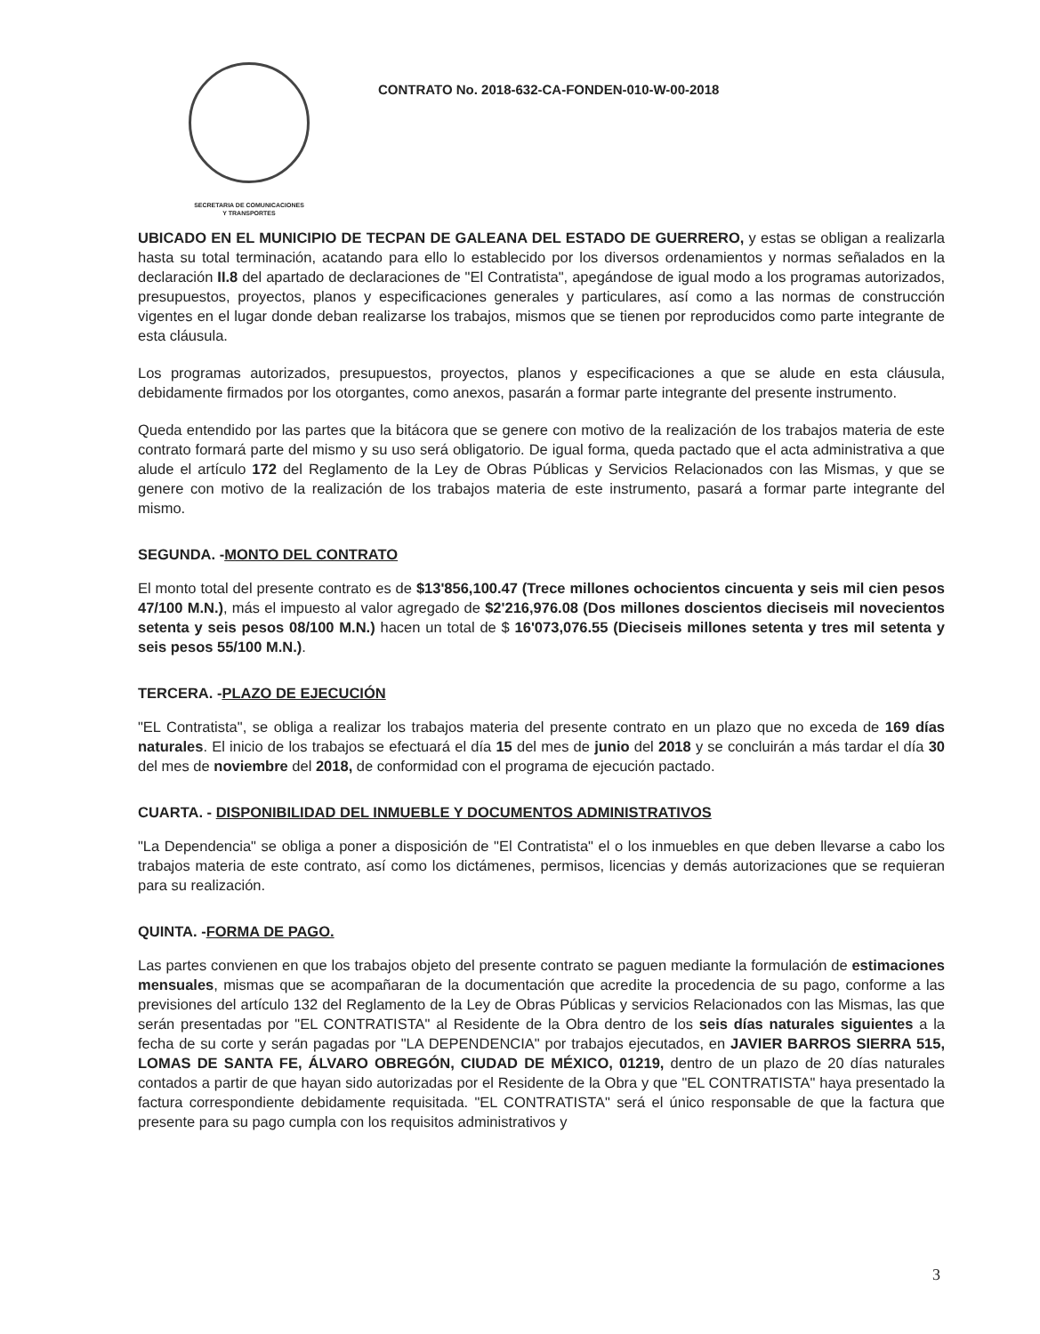SECRETARIA DE COMUNICACIONES
Y TRANSPORTES
CONTRATO No. 2018-632-CA-FONDEN-010-W-00-2018
UBICADO EN EL MUNICIPIO DE TECPAN DE GALEANA DEL ESTADO DE GUERRERO, y estas se obligan a realizarla hasta su total terminación, acatando para ello lo establecido por los diversos ordenamientos y normas señalados en la declaración II.8 del apartado de declaraciones de "El Contratista", apegándose de igual modo a los programas autorizados, presupuestos, proyectos, planos y especificaciones generales y particulares, así como a las normas de construcción vigentes en el lugar donde deban realizarse los trabajos, mismos que se tienen por reproducidos como parte integrante de esta cláusula.
Los programas autorizados, presupuestos, proyectos, planos y especificaciones a que se alude en esta cláusula, debidamente firmados por los otorgantes, como anexos, pasarán a formar parte integrante del presente instrumento.
Queda entendido por las partes que la bitácora que se genere con motivo de la realización de los trabajos materia de este contrato formará parte del mismo y su uso será obligatorio. De igual forma, queda pactado que el acta administrativa a que alude el artículo 172 del Reglamento de la Ley de Obras Públicas y Servicios Relacionados con las Mismas, y que se genere con motivo de la realización de los trabajos materia de este instrumento, pasará a formar parte integrante del mismo.
SEGUNDA. -MONTO DEL CONTRATO
El monto total del presente contrato es de $13'856,100.47 (Trece millones ochocientos cincuenta y seis mil cien pesos 47/100 M.N.), más el impuesto al valor agregado de $2'216,976.08 (Dos millones doscientos dieciseis mil novecientos setenta y seis pesos 08/100 M.N.) hacen un total de $ 16'073,076.55 (Dieciseis millones setenta y tres mil setenta y seis pesos 55/100 M.N.).
TERCERA. -PLAZO DE EJECUCIÓN
"EL Contratista", se obliga a realizar los trabajos materia del presente contrato en un plazo que no exceda de 169 días naturales. El inicio de los trabajos se efectuará el día 15 del mes de junio del 2018 y se concluirán a más tardar el día 30 del mes de noviembre del 2018, de conformidad con el programa de ejecución pactado.
CUARTA. - DISPONIBILIDAD DEL INMUEBLE Y DOCUMENTOS ADMINISTRATIVOS
"La Dependencia" se obliga a poner a disposición de "El Contratista" el o los inmuebles en que deben llevarse a cabo los trabajos materia de este contrato, así como los dictámenes, permisos, licencias y demás autorizaciones que se requieran para su realización.
QUINTA. -FORMA DE PAGO.
Las partes convienen en que los trabajos objeto del presente contrato se paguen mediante la formulación de estimaciones mensuales, mismas que se acompañaran de la documentación que acredite la procedencia de su pago, conforme a las previsiones del artículo 132 del Reglamento de la Ley de Obras Públicas y servicios Relacionados con las Mismas, las que serán presentadas por "EL CONTRATISTA" al Residente de la Obra dentro de los seis días naturales siguientes a la fecha de su corte y serán pagadas por "LA DEPENDENCIA" por trabajos ejecutados, en JAVIER BARROS SIERRA 515, LOMAS DE SANTA FE, ÁLVARO OBREGÓN, CIUDAD DE MÉXICO, 01219, dentro de un plazo de 20 días naturales contados a partir de que hayan sido autorizadas por el Residente de la Obra y que "EL CONTRATISTA" haya presentado la factura correspondiente debidamente requisitada. "EL CONTRATISTA" será el único responsable de que la factura que presente para su pago cumpla con los requisitos administrativos y
3